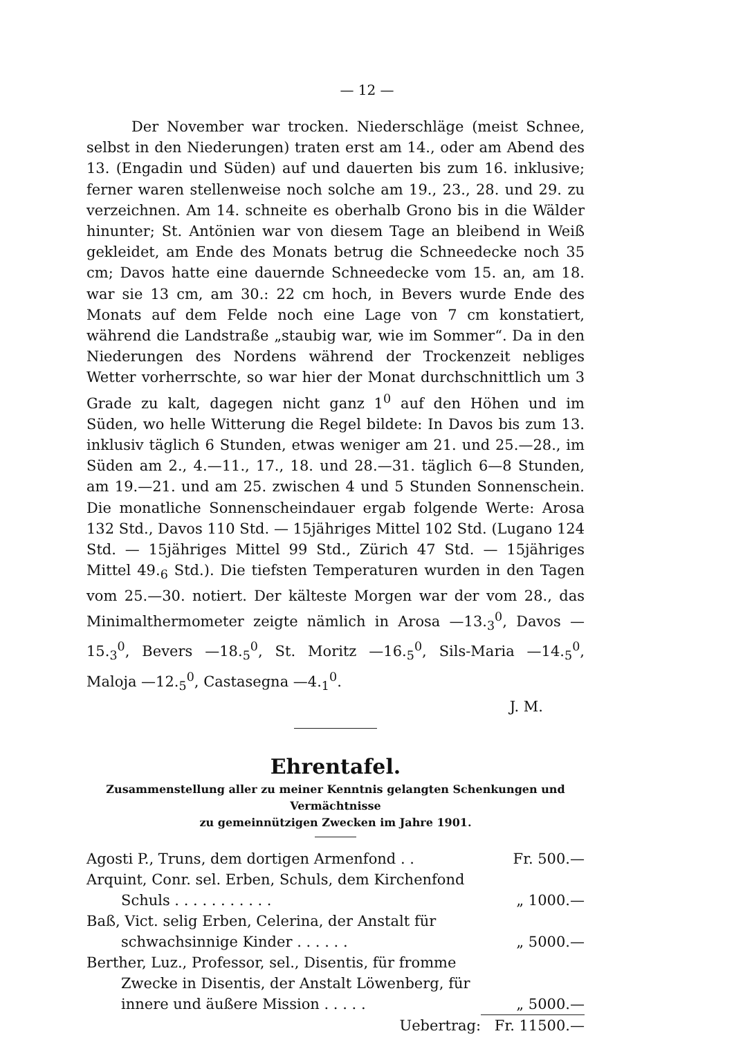— 12 —
Der November war trocken. Niederschläge (meist Schnee, selbst in den Niederungen) traten erst am 14., oder am Abend des 13. (Engadin und Süden) auf und dauerten bis zum 16. inklusive; ferner waren stellenweise noch solche am 19., 23., 28. und 29. zu verzeichnen. Am 14. schneite es oberhalb Grono bis in die Wälder hinunter; St. Antönien war von diesem Tage an bleibend in Weiß gekleidet, am Ende des Monats betrug die Schneedecke noch 35 cm; Davos hatte eine dauernde Schneedecke vom 15. an, am 18. war sie 13 cm, am 30.: 22 cm hoch, in Bevers wurde Ende des Monats auf dem Felde noch eine Lage von 7 cm konstatiert, während die Landstraße „staubig war, wie im Sommer“. Da in den Niederungen des Nordens während der Trockenzeit nebliges Wetter vorherrschte, so war hier der Monat durchschnittlich um 3 Grade zu kalt, dagegen nicht ganz 1<sup>0</sup> auf den Höhen und im Süden, wo helle Witterung die Regel bildete: In Davos bis zum 13. inklusiv täglich 6 Stunden, etwas weniger am 21. und 25.—28., im Süden am 2., 4.—11., 17., 18. und 28.—31. täglich 6—8 Stunden, am 19.—21. und am 25. zwischen 4 und 5 Stunden Sonnenschein. Die monatliche Sonnenscheindauer ergab folgende Werte: Arosa 132 Std., Davos 110 Std. — 15jähriges Mittel 102 Std. (Lugano 124 Std. — 15jähriges Mittel 99 Std., Zürich 47 Std. — 15jähriges Mittel 49.<sub>6</sub> Std.). Die tiefsten Temperaturen wurden in den Tagen vom 25.—30. notiert. Der kälteste Morgen war der vom 28., das Minimalthermometer zeigte nämlich in Arosa —13.<sub>3</sub><sup>0</sup>, Davos —15.<sub>3</sub><sup>0</sup>, Bevers —18.<sub>5</sub><sup>0</sup>, St. Moritz —16.<sub>5</sub><sup>0</sup>, Sils-Maria —14.<sub>5</sub><sup>0</sup>, Maloja —12.<sub>5</sub><sup>0</sup>, Castasegna —4.<sub>1</sub><sup>0</sup>.
J. M.
Ehrentafel.
Zusammenstellung aller zu meiner Kenntnis gelangten Schenkungen und Vermächtnisse
zu gemeinnützigen Zwecken im Jahre 1901.
| Agosti P., Truns, dem dortigen Armenfond . . | Fr. 500.— |
| Arquint, Conr. sel. Erben, Schuls, dem Kirchenfond Schuls . . . . . . . . . . . | „ 1000.— |
| Baß, Vict. selig Erben, Celerina, der Anstalt für schwachsinnige Kinder . . . . . . | „ 5000.— |
| Berther, Luz., Professor, sel., Disentis, für fromme Zwecke in Disentis, der Anstalt Löwenberg, für innere und äußere Mission . . . . . | „ 5000.— |
| Uebertrag: | Fr. 11500.— |